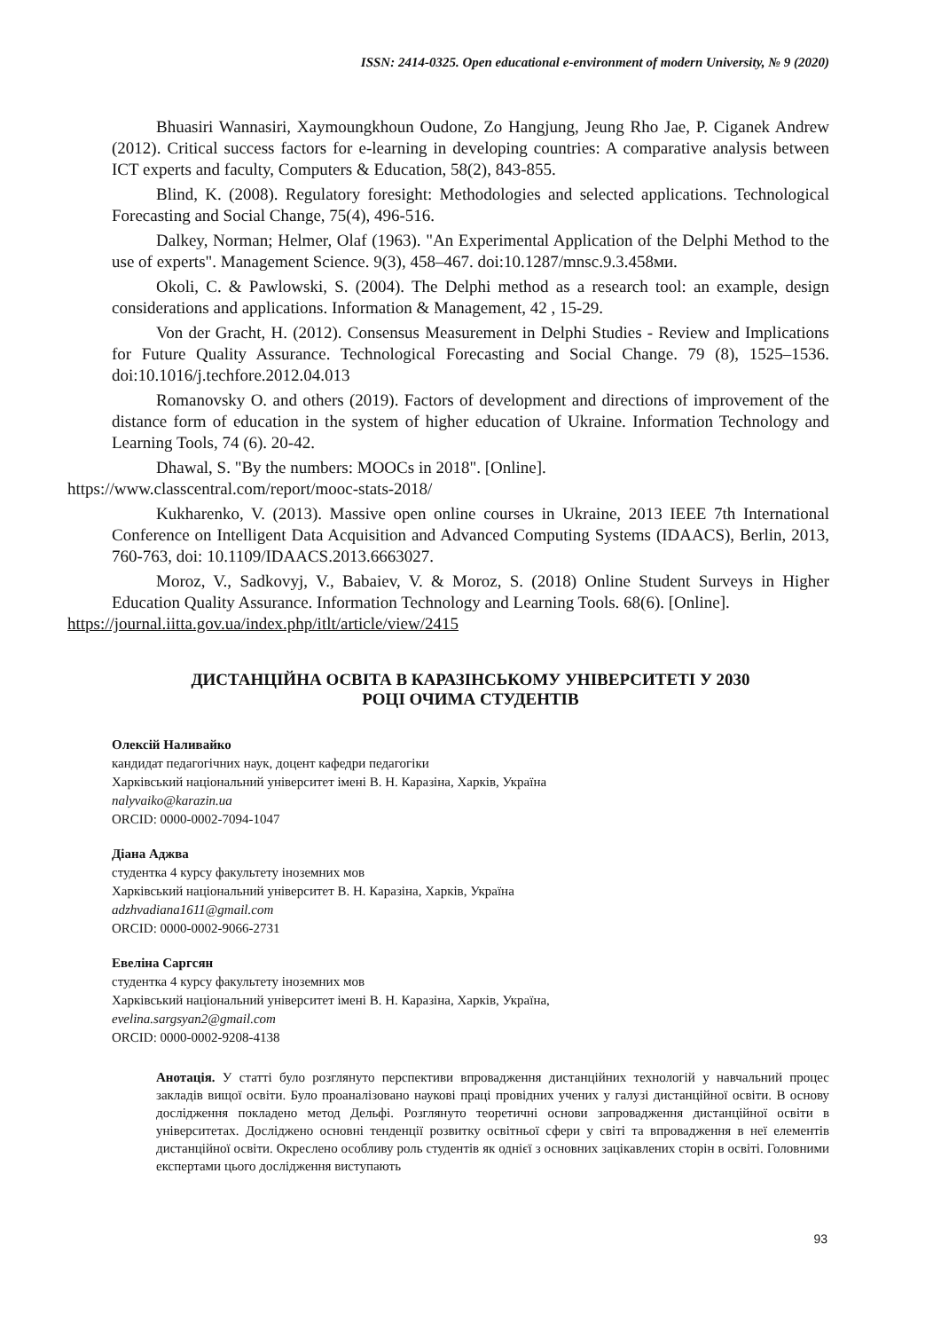ISSN: 2414-0325. Open educational e-environment of modern University, № 9 (2020)
Bhuasiri Wannasiri, Xaymoungkhoun Oudone, Zo Hangjung, Jeung Rho Jae, P. Ciganek Andrew (2012). Critical success factors for e-learning in developing countries: A comparative analysis between ICT experts and faculty, Computers & Education, 58(2), 843-855.
Blind, K. (2008). Regulatory foresight: Methodologies and selected applications. Technological Forecasting and Social Change, 75(4), 496-516.
Dalkey, Norman; Helmer, Olaf (1963). "An Experimental Application of the Delphi Method to the use of experts". Management Science. 9(3), 458–467. doi:10.1287/mnsc.9.3.458ми.
Okoli, C. & Pawlowski, S. (2004). The Delphi method as a research tool: an example, design considerations and applications. Information & Management, 42 , 15-29.
Von der Gracht, H. (2012). Consensus Measurement in Delphi Studies - Review and Implications for Future Quality Assurance. Technological Forecasting and Social Change. 79 (8), 1525–1536. doi:10.1016/j.techfore.2012.04.013
Romanovsky O. and others (2019). Factors of development and directions of improvement of the distance form of education in the system of higher education of Ukraine. Information Technology and Learning Tools, 74 (6). 20-42.
Dhawal, S. "By the numbers: MOOCs in 2018". [Online].
https://www.classcentral.com/report/mooc-stats-2018/
Kukharenko, V. (2013). Massive open online courses in Ukraine, 2013 IEEE 7th International Conference on Intelligent Data Acquisition and Advanced Computing Systems (IDAACS), Berlin, 2013, 760-763, doi: 10.1109/IDAACS.2013.6663027.
Moroz, V., Sadkovyj, V., Babaiev, V. & Moroz, S. (2018) Online Student Surveys in Higher Education Quality Assurance. Information Technology and Learning Tools. 68(6). [Online].
https://journal.iitta.gov.ua/index.php/itlt/article/view/2415
ДИСТАНЦІЙНА ОСВІТА В КАРАЗІНСЬКОМУ УНІВЕРСИТЕТІ У 2030
РОЦІ ОЧИМА СТУДЕНТІВ
Олексій Наливайко
кандидат педагогічних наук, доцент кафедри педагогіки
Харківський національний університет імені В. Н. Каразіна, Харків, Україна
nalyvaiko@karazin.ua
ORCID: 0000-0002-7094-1047
Діана Аджва
студентка 4 курсу факультету іноземних мов
Харківський національний університет В. Н. Каразіна, Харків, Україна
adzhvadiana1611@gmail.com
ORCID: 0000-0002-9066-2731
Евеліна Саргсян
студентка 4 курсу факультету іноземних мов
Харківський національний університет імені В. Н. Каразіна, Харків, Україна,
evelina.sargsyan2@gmail.com
ORCID: 0000-0002-9208-4138
Анотація. У статті було розглянуто перспективи впровадження дистанційних технологій у навчальний процес закладів вищої освіти. Було проаналізовано наукові праці провідних учених у галузі дистанційної освіти. В основу дослідження покладено метод Дельфі. Розглянуто теоретичні основи запровадження дистанційної освіти в університетах. Досліджено основні тенденції розвитку освітньої сфери у світі та впровадження в неї елементів дистанційної освіти. Окреслено особливу роль студентів як однієї з основних зацікавлених сторін в освіті. Головними експертами цього дослідження виступають
93